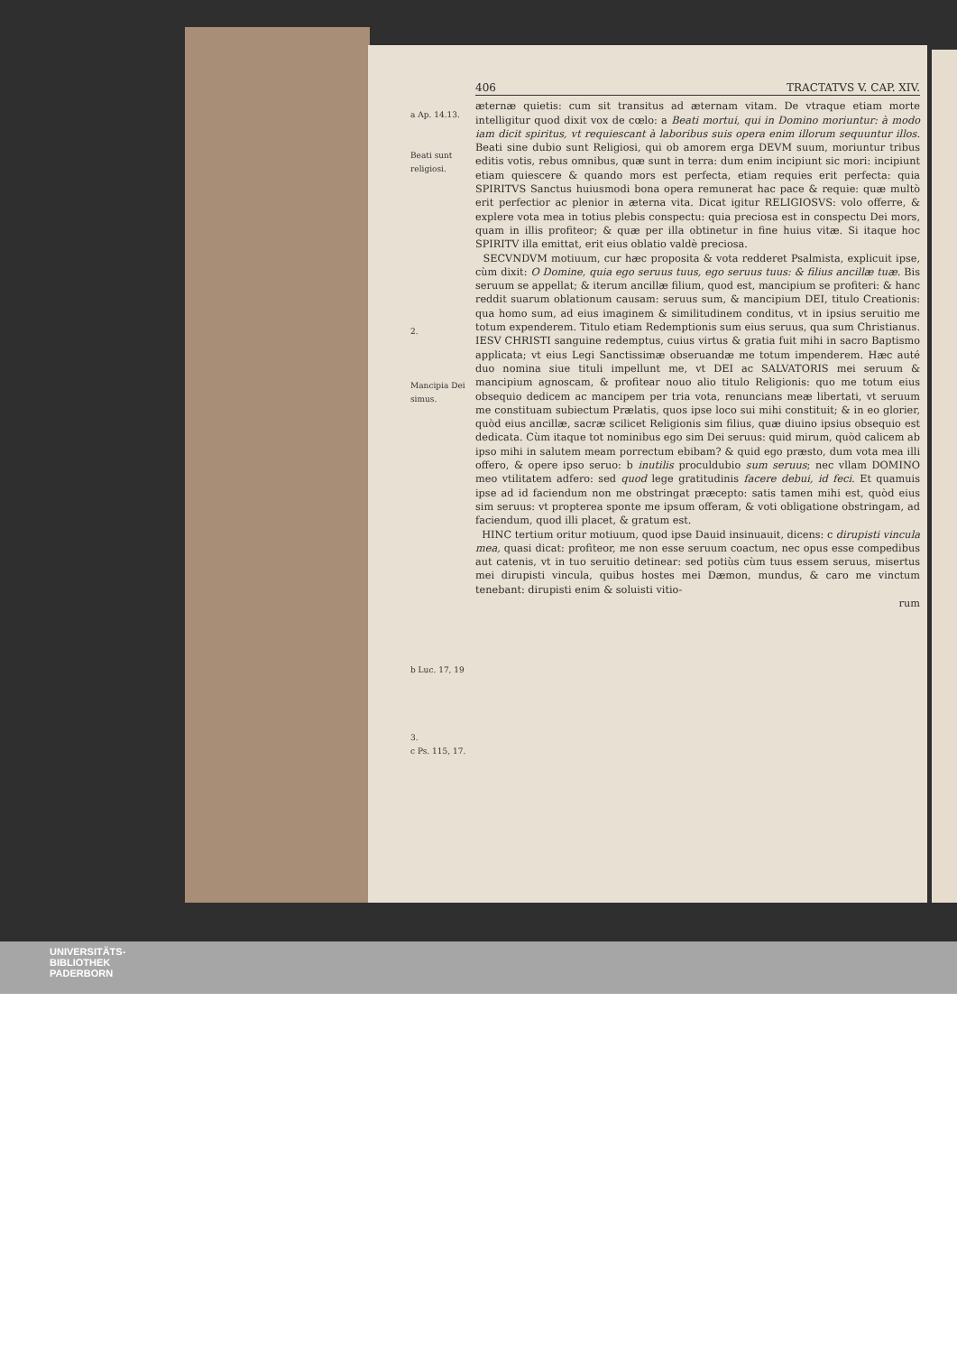a Ap. 14.13.
Beati sunt religiosi.
2.
Mancipia Dei simus.
b Luc. 17, 19
3.
c Ps. 115, 17.
406 TRACTATVS V. CAP. XIV.
æternæ quietis: cum sit transitus ad æternam vitam. De vtraque etiam morte intelligitur quod dixit vox de cœlo: a Beati mortui, qui in Domino moriuntur: à modo iam dicit spiritus, vt requiescant à laboribus suis opera enim illorum sequuntur illos. Beati sine dubio sunt Religiosi, qui ob amorem erga DEVM suum, moriuntur tribus editis votis, rebus omnibus, quæ sunt in terra: dum enim incipiunt sic mori: incipiunt etiam quiescere & quando mors est perfecta, etiam requies erit perfecta: quia SPIRITVS Sanctus huiusmodi bona opera remunerat hac pace & requie: quæ multò erit perfectior ac plenior in æterna vita. Dicat igitur RELIGIOSVS: volo offerre, & explere vota mea in totius plebis conspectu: quia preciosa est in conspectu Dei mors, quam in illis profiteor; & quæ per illa obtinetur in fine huius vitæ. Si itaque hoc SPIRITV illa emittat, erit eius oblatio valdè preciosa.
SECVNDVM motiuum, cur hæc proposita & vota redderet Psalmista, explicuit ipse, cùm dixit: O Domine, quia ego seruus tuus, ego seruus tuus: & filius ancillæ tuæ. Bis seruum se appellat; & iterum ancillæ filium, quod est, mancipium se profiteri: & hanc reddit suarum oblationum causam: seruus sum, & mancipium DEI, titulo Creationis: qua homo sum, ad eius imaginem & similitudinem conditus, vt in ipsius seruitio me totum expenderem. Titulo etiam Redemptionis sum eius seruus, qua sum Christianus. IESV CHRISTI sanguine redemptus, cuius virtus & gratia fuit mihi in sacro Baptismo applicata; vt eius Legi Sanctissimæ obseruandæ me totum impenderem. Hæc auté duo nomina siue tituli impellunt me, vt DEI ac SALVATORIS mei seruum & mancipium agnoscam, & profitear nouo alio titulo Religionis: quo me totum eius obsequio dedicem ac mancipem per tria vota, renuncians meæ libertati, vt seruum me constituam subiectum Prælatis, quos ipse loco sui mihi constituit; & in eo glorier, quòd eius ancillæ, sacræ scilicet Religionis sim filius, quæ diuino ipsius obsequio est dedicata. Cùm itaque tot nominibus ego sim Dei seruus: quid mirum, quòd calicem ab ipso mihi in salutem meam porrectum ebibam? & quid ego præsto, dum vota mea illi offero, & opere ipso seruo: b inutilis proculdubio sum seruus; nec vllam DOMINO meo vtilitatem adfero: sed quod lege gratitudinis facere debui, id feci. Et quamuis ipse ad id faciendum non me obstringat præcepto: satis tamen mihi est, quòd eius sim seruus: vt propterea sponte me ipsum offeram, & voti obligatione obstringam, ad faciendum, quod illi placet, & gratum est.
HINC tertium oritur motiuum, quod ipse Dauid insinuauit, dicens: c dirupisti vincula mea, quasi dicat: profiteor, me non esse seruum coactum, nec opus esse compedibus aut catenis, vt in tuo seruitio detinear: sed potiùs cùm tuus essem seruus, misertus mei dirupisti vincula, quibus hostes mei Dæmon, mundus, & caro me vinctum tenebant: dirupisti enim & soluisti vitio-
rum
UNIVERSITÄTS-
BIBLIOTHEK
PADERBORN